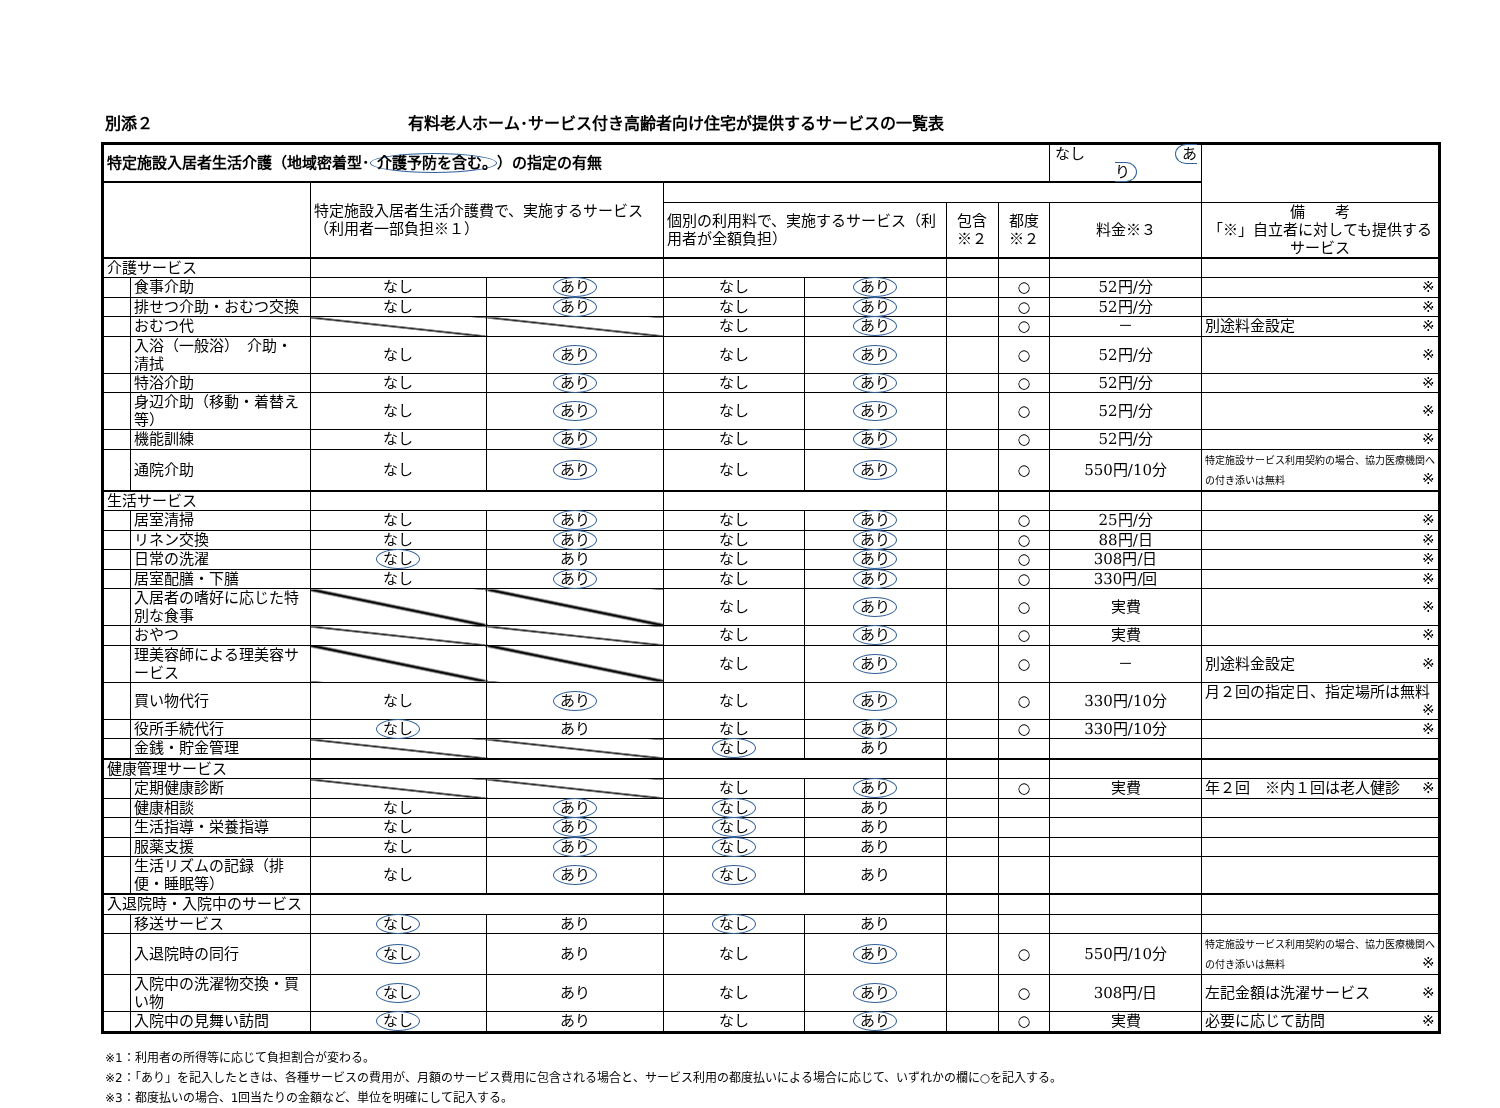別添２ 有料老人ホーム･サービス付き高齢者向け住宅が提供するサービスの一覧表
| 特定施設入居者生活介護（地域密着型･ 介護予防を含む。 ）の指定の有無 | | | | | | | | なし あり | |
| | | 特定施設入居者生活介護費で、実施するサービス（利用者一部負担※１） | | | | | | | |
| | | | | 個別の利用料で、実施するサービス（利用者が全額負担） | | 包含※２ | 都度※２ | 料金※３ | 備 考 「※」自立者に対しても提供するサービス |
| 介護サービス | | | | | | | | | |
| | 食事介助 | なし | あり | なし | あり | | ○ | 52円/分 | ※ |
| | 排せつ介助・おむつ交換 | なし | あり | なし | あり | | ○ | 52円/分 | ※ |
| | おむつ代 | | | なし | あり | | ○ | － | 別途料金設定 ※ |
| | 入浴（一般浴） 介助・清拭 | なし | あり | なし | あり | | ○ | 52円/分 | ※ |
| | 特浴介助 | なし | あり | なし | あり | | ○ | 52円/分 | ※ |
| | 身辺介助（移動・着替え等） | なし | あり | なし | あり | | ○ | 52円/分 | ※ |
| | 機能訓練 | なし | あり | なし | あり | | ○ | 52円/分 | ※ |
| | 通院介助 | なし | あり | なし | あり | | ○ | 550円/10分 | 特定施設サービス利用契約の場合、協力医療機関への付き添いは無料 ※ |
| 生活サービス | | | | | | | | | |
| | 居室清掃 | なし | あり | なし | あり | | ○ | 25円/分 | ※ |
| | リネン交換 | なし | あり | なし | あり | | ○ | 88円/日 | ※ |
| | 日常の洗濯 | なし | あり | なし | あり | | ○ | 308円/日 | ※ |
| | 居室配膳・下膳 | なし | あり | なし | あり | | ○ | 330円/回 | ※ |
| | 入居者の嗜好に応じた特別な食事 | | | なし | あり | | ○ | 実費 | ※ |
| | おやつ | | | なし | あり | | ○ | 実費 | ※ |
| | 理美容師による理美容サービス | | | なし | あり | | ○ | － | 別途料金設定 ※ |
| | 買い物代行 | なし | あり | なし | あり | | ○ | 330円/10分 | 月２回の指定日、指定場所は無料 ※ |
| | 役所手続代行 | なし | あり | なし | あり | | ○ | 330円/10分 | ※ |
| | 金銭・貯金管理 | | | なし | あり | | | | |
| 健康管理サービス | | | | | | | | | |
| | 定期健康診断 | | | なし | あり | | ○ | 実費 | 年２回 ※内１回は老人健診 ※ |
| | 健康相談 | なし | あり | なし | あり | | | | |
| | 生活指導・栄養指導 | なし | あり | なし | あり | | | | |
| | 服薬支援 | なし | あり | なし | あり | | | | |
| | 生活リズムの記録（排便・睡眠等） | なし | あり | なし | あり | | | | |
| 入退院時・入院中のサービス | | | | | | | | | |
| | 移送サービス | なし | あり | なし | あり | | | | |
| | 入退院時の同行 | なし | あり | なし | あり | | ○ | 550円/10分 | 特定施設サービス利用契約の場合、協力医療機関への付き添いは無料 ※ |
| | 入院中の洗濯物交換・買い物 | なし | あり | なし | あり | | ○ | 308円/日 | 左記金額は洗濯サービス ※ |
| | 入院中の見舞い訪問 | なし | あり | なし | あり | | ○ | 実費 | 必要に応じて訪問 ※ |
※1：利用者の所得等に応じて負担割合が変わる。
※2：「あり」を記入したときは、各種サービスの費用が、月額のサービス費用に包含される場合と、サービス利用の都度払いによる場合に応じて、いずれかの欄に○を記入する。
※3：都度払いの場合、1回当たりの金額など、単位を明確にして記入する。